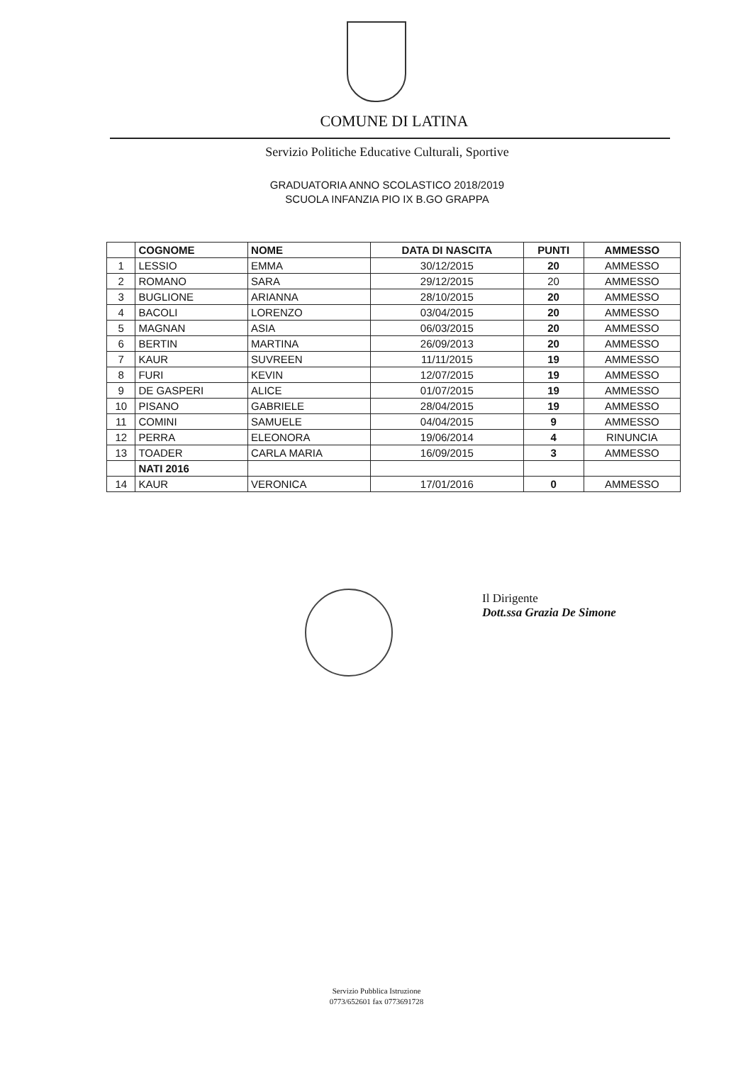COMUNE DI LATINA
Servizio Politiche Educative Culturali, Sportive
GRADUATORIA ANNO SCOLASTICO 2018/2019
SCUOLA INFANZIA PIO IX B.GO GRAPPA
| | COGNOME | NOME | DATA DI NASCITA | PUNTI | AMMESSO |
| --- | --- | --- | --- | --- | --- |
| 1 | LESSIO | EMMA | 30/12/2015 | 20 | AMMESSO |
| 2 | ROMANO | SARA | 29/12/2015 | 20 | AMMESSO |
| 3 | BUGLIONE | ARIANNA | 28/10/2015 | 20 | AMMESSO |
| 4 | BACOLI | LORENZO | 03/04/2015 | 20 | AMMESSO |
| 5 | MAGNAN | ASIA | 06/03/2015 | 20 | AMMESSO |
| 6 | BERTIN | MARTINA | 26/09/2013 | 20 | AMMESSO |
| 7 | KAUR | SUVREEN | 11/11/2015 | 19 | AMMESSO |
| 8 | FURI | KEVIN | 12/07/2015 | 19 | AMMESSO |
| 9 | DE GASPERI | ALICE | 01/07/2015 | 19 | AMMESSO |
| 10 | PISANO | GABRIELE | 28/04/2015 | 19 | AMMESSO |
| 11 | COMINI | SAMUELE | 04/04/2015 | 9 | AMMESSO |
| 12 | PERRA | ELEONORA | 19/06/2014 | 4 | RINUNCIA |
| 13 | TOADER | CARLA MARIA | 16/09/2015 | 3 | AMMESSO |
| | NATI 2016 | | | | |
| 14 | KAUR | VERONICA | 17/01/2016 | 0 | AMMESSO |
Il Dirigente
Dott.ssa Grazia De Simone
Servizio Pubblica Istruzione
0773/652601 fax 0773691728